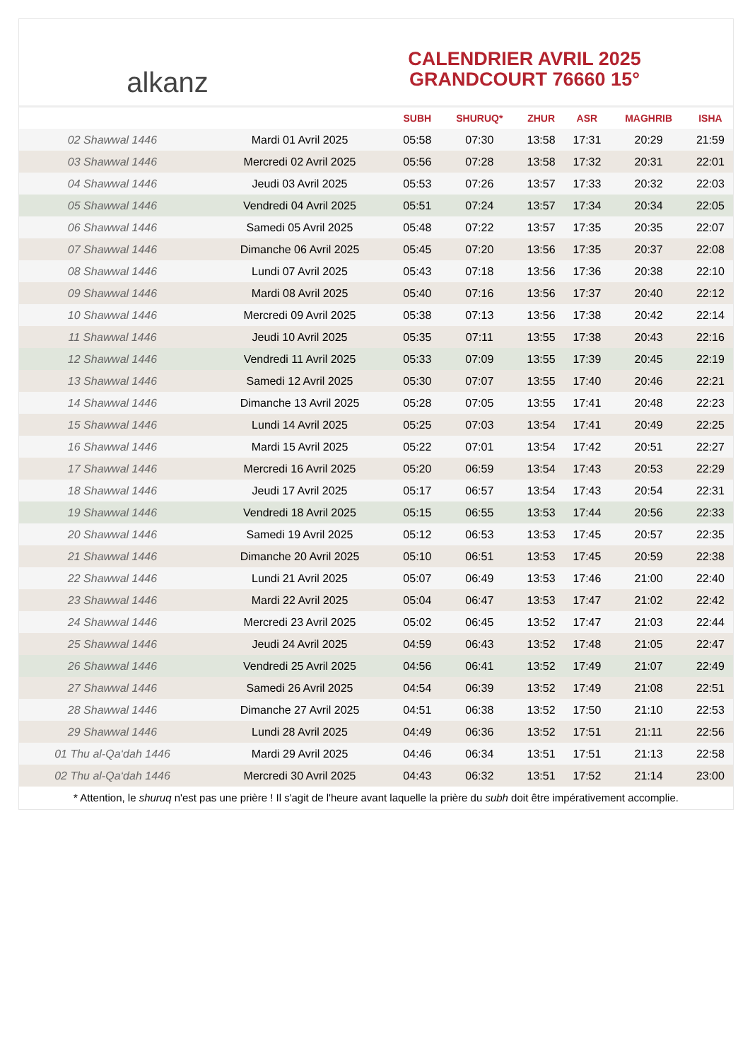alkanz
CALENDRIER AVRIL 2025
GRANDCOURT 76660 15°
| | | SUBH | SHURUQ* | ZHUR | ASR | MAGHRIB | ISHA |
| --- | --- | --- | --- | --- | --- | --- | --- |
| 02 Shawwal 1446 | Mardi 01 Avril 2025 | 05:58 | 07:30 | 13:58 | 17:31 | 20:29 | 21:59 |
| 03 Shawwal 1446 | Mercredi 02 Avril 2025 | 05:56 | 07:28 | 13:58 | 17:32 | 20:31 | 22:01 |
| 04 Shawwal 1446 | Jeudi 03 Avril 2025 | 05:53 | 07:26 | 13:57 | 17:33 | 20:32 | 22:03 |
| 05 Shawwal 1446 | Vendredi 04 Avril 2025 | 05:51 | 07:24 | 13:57 | 17:34 | 20:34 | 22:05 |
| 06 Shawwal 1446 | Samedi 05 Avril 2025 | 05:48 | 07:22 | 13:57 | 17:35 | 20:35 | 22:07 |
| 07 Shawwal 1446 | Dimanche 06 Avril 2025 | 05:45 | 07:20 | 13:56 | 17:35 | 20:37 | 22:08 |
| 08 Shawwal 1446 | Lundi 07 Avril 2025 | 05:43 | 07:18 | 13:56 | 17:36 | 20:38 | 22:10 |
| 09 Shawwal 1446 | Mardi 08 Avril 2025 | 05:40 | 07:16 | 13:56 | 17:37 | 20:40 | 22:12 |
| 10 Shawwal 1446 | Mercredi 09 Avril 2025 | 05:38 | 07:13 | 13:56 | 17:38 | 20:42 | 22:14 |
| 11 Shawwal 1446 | Jeudi 10 Avril 2025 | 05:35 | 07:11 | 13:55 | 17:38 | 20:43 | 22:16 |
| 12 Shawwal 1446 | Vendredi 11 Avril 2025 | 05:33 | 07:09 | 13:55 | 17:39 | 20:45 | 22:19 |
| 13 Shawwal 1446 | Samedi 12 Avril 2025 | 05:30 | 07:07 | 13:55 | 17:40 | 20:46 | 22:21 |
| 14 Shawwal 1446 | Dimanche 13 Avril 2025 | 05:28 | 07:05 | 13:55 | 17:41 | 20:48 | 22:23 |
| 15 Shawwal 1446 | Lundi 14 Avril 2025 | 05:25 | 07:03 | 13:54 | 17:41 | 20:49 | 22:25 |
| 16 Shawwal 1446 | Mardi 15 Avril 2025 | 05:22 | 07:01 | 13:54 | 17:42 | 20:51 | 22:27 |
| 17 Shawwal 1446 | Mercredi 16 Avril 2025 | 05:20 | 06:59 | 13:54 | 17:43 | 20:53 | 22:29 |
| 18 Shawwal 1446 | Jeudi 17 Avril 2025 | 05:17 | 06:57 | 13:54 | 17:43 | 20:54 | 22:31 |
| 19 Shawwal 1446 | Vendredi 18 Avril 2025 | 05:15 | 06:55 | 13:53 | 17:44 | 20:56 | 22:33 |
| 20 Shawwal 1446 | Samedi 19 Avril 2025 | 05:12 | 06:53 | 13:53 | 17:45 | 20:57 | 22:35 |
| 21 Shawwal 1446 | Dimanche 20 Avril 2025 | 05:10 | 06:51 | 13:53 | 17:45 | 20:59 | 22:38 |
| 22 Shawwal 1446 | Lundi 21 Avril 2025 | 05:07 | 06:49 | 13:53 | 17:46 | 21:00 | 22:40 |
| 23 Shawwal 1446 | Mardi 22 Avril 2025 | 05:04 | 06:47 | 13:53 | 17:47 | 21:02 | 22:42 |
| 24 Shawwal 1446 | Mercredi 23 Avril 2025 | 05:02 | 06:45 | 13:52 | 17:47 | 21:03 | 22:44 |
| 25 Shawwal 1446 | Jeudi 24 Avril 2025 | 04:59 | 06:43 | 13:52 | 17:48 | 21:05 | 22:47 |
| 26 Shawwal 1446 | Vendredi 25 Avril 2025 | 04:56 | 06:41 | 13:52 | 17:49 | 21:07 | 22:49 |
| 27 Shawwal 1446 | Samedi 26 Avril 2025 | 04:54 | 06:39 | 13:52 | 17:49 | 21:08 | 22:51 |
| 28 Shawwal 1446 | Dimanche 27 Avril 2025 | 04:51 | 06:38 | 13:52 | 17:50 | 21:10 | 22:53 |
| 29 Shawwal 1446 | Lundi 28 Avril 2025 | 04:49 | 06:36 | 13:52 | 17:51 | 21:11 | 22:56 |
| 01 Thu al-Qa‘dah 1446 | Mardi 29 Avril 2025 | 04:46 | 06:34 | 13:51 | 17:51 | 21:13 | 22:58 |
| 02 Thu al-Qa‘dah 1446 | Mercredi 30 Avril 2025 | 04:43 | 06:32 | 13:51 | 17:52 | 21:14 | 23:00 |
* Attention, le shuruq n'est pas une prière ! Il s'agit de l'heure avant laquelle la prière du subh doit être impérativement accomplie.